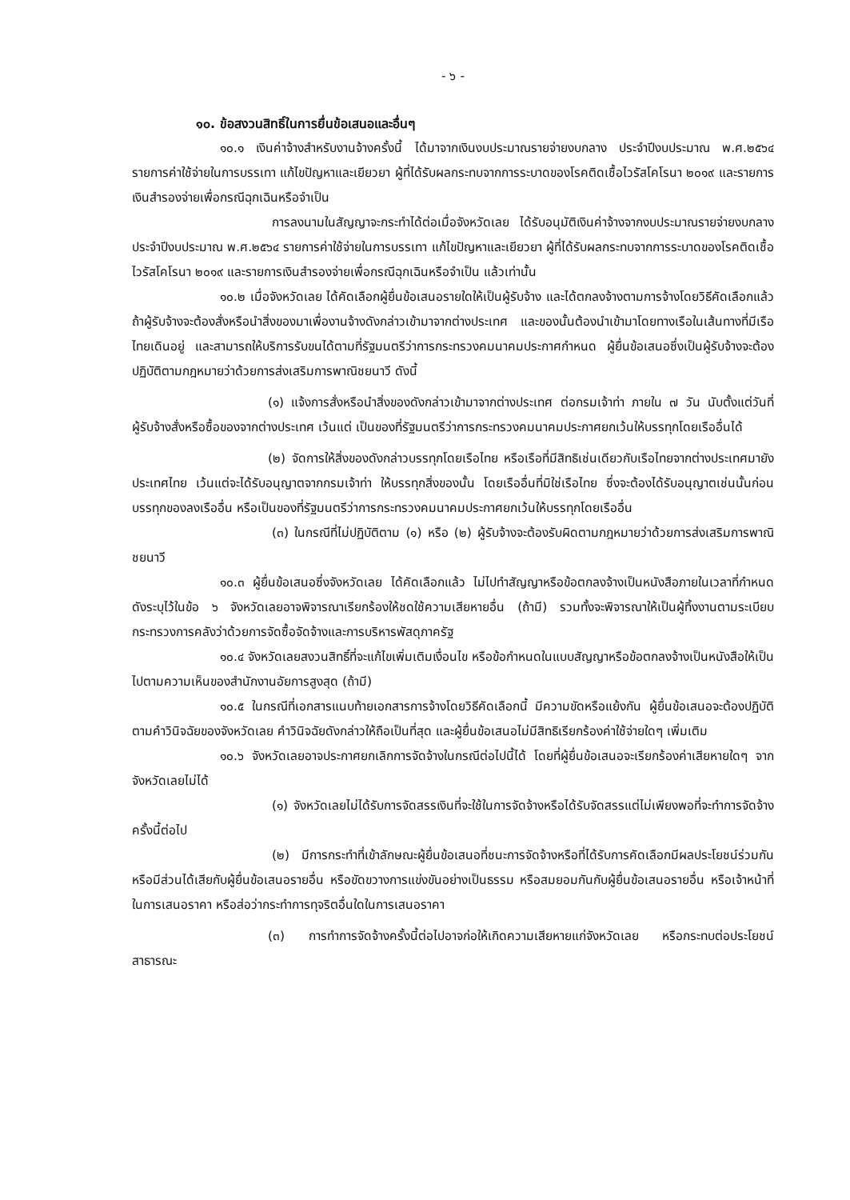- ๖ -
๑๐. ข้อสงวนสิทธิ์ในการยื่นข้อเสนอและอื่นๆ
๑๐.๑ เงินค่าจ้างสำหรับงานจ้างครั้งนี้ ได้มาจากเงินงบประมาณรายจ่ายงบกลาง ประจำปีงบประมาณ พ.ศ.๒๕๖๔ รายการค่าใช้จ่ายในการบรรเทา แก้ไขปัญหาและเยียวยา ผู้ที่ได้รับผลกระทบจากการระบาดของโรคติดเชื้อไวรัสโคโรนา ๒๐๑๙ และรายการเงินสำรองจ่ายเพื่อกรณีฉุกเฉินหรือจำเป็น
การลงนามในสัญญาจะกระทำได้ต่อเมื่อจังหวัดเลย ได้รับอนุมัติเงินค่าจ้างจากงบประมาณรายจ่ายงบกลาง ประจำปีงบประมาณ พ.ศ.๒๕๖๔ รายการค่าใช้จ่ายในการบรรเทา แก้ไขปัญหาและเยียวยา ผู้ที่ได้รับผลกระทบจากการระบาดของโรคติดเชื้อไวรัสโคโรนา ๒๐๑๙ และรายการเงินสำรองจ่ายเพื่อกรณีฉุกเฉินหรือจำเป็น แล้วเท่านั้น
๑๐.๒ เมื่อจังหวัดเลย ได้คัดเลือกผู้ยื่นข้อเสนอรายใดให้เป็นผู้รับจ้าง และได้ตกลงจ้างตามการจ้างโดยวิธีคัดเลือกแล้ว ถ้าผู้รับจ้างจะต้องสั่งหรือนำสิ่งของมาเพื่องานจ้างดังกล่าวเข้ามาจากต่างประเทศ และของนั้นต้องนำเข้ามาโดยทางเรือในเส้นทางที่มีเรือไทยเดินอยู่ และสามารถให้บริการรับขนได้ตามที่รัฐมนตรีว่าการกระทรวงคมนาคมประกาศกำหนด ผู้ยื่นข้อเสนอซึ่งเป็นผู้รับจ้างจะต้องปฏิบัติตามกฎหมายว่าด้วยการส่งเสริมการพาณิชยนาวี ดังนี้
(๑) แจ้งการสั่งหรือนำสิ่งของดังกล่าวเข้ามาจากต่างประเทศ ต่อกรมเจ้าท่า ภายใน ๗ วัน นับตั้งแต่วันที่ผู้รับจ้างสั่งหรือซื้อของจากต่างประเทศ เว้นแต่ เป็นของที่รัฐมนตรีว่าการกระทรวงคมนาคมประกาศยกเว้นให้บรรทุกโดยเรืออื่นได้
(๒) จัดการให้สิ่งของดังกล่าวบรรทุกโดยเรือไทย หรือเรือที่มีสิทธิเช่นเดียวกับเรือไทยจากต่างประเทศมายังประเทศไทย เว้นแต่จะได้รับอนุญาตจากกรมเจ้าท่า ให้บรรทุกสิ่งของนั้น โดยเรืออื่นที่มิใช่เรือไทย ซึ่งจะต้องได้รับอนุญาตเช่นนั้นก่อนบรรทุกของลงเรืออื่น หรือเป็นของที่รัฐมนตรีว่าการกระทรวงคมนาคมประกาศยกเว้นให้บรรทุกโดยเรืออื่น
(๓) ในกรณีที่ไม่ปฏิบัติตาม (๑) หรือ (๒) ผู้รับจ้างจะต้องรับผิดตามกฎหมายว่าด้วยการส่งเสริมการพาณิชยนาวี
๑๐.๓ ผู้ยื่นข้อเสนอซึ่งจังหวัดเลย ได้คัดเลือกแล้ว ไม่ไปทำสัญญาหรือข้อตกลงจ้างเป็นหนังสือภายในเวลาที่กำหนดดังระบุไว้ในข้อ ๖ จังหวัดเลยอาจพิจารณาเรียกร้องให้ชดใช้ความเสียหายอื่น (ถ้ามี) รวมทั้งจะพิจารณาให้เป็นผู้ทิ้งงานตามระเบียบกระทรวงการคลังว่าด้วยการจัดซื้อจัดจ้างและการบริหารพัสดุภาครัฐ
๑๐.๔ จังหวัดเลยสงวนสิทธิ์ที่จะแก้ไขเพิ่มเติมเงื่อนไข หรือข้อกำหนดในแบบสัญญาหรือข้อตกลงจ้างเป็นหนังสือให้เป็นไปตามความเห็นของสำนักงานอัยการสูงสุด (ถ้ามี)
๑๐.๕ ในกรณีที่เอกสารแนบท้ายเอกสารการจ้างโดยวิธีคัดเลือกนี้ มีความขัดหรือแย้งกัน ผู้ยื่นข้อเสนอจะต้องปฏิบัติตามคำวินิจฉัยของจังหวัดเลย คำวินิจฉัยดังกล่าวให้ถือเป็นที่สุด และผู้ยื่นข้อเสนอไม่มีสิทธิเรียกร้องค่าใช้จ่ายใดๆ เพิ่มเติม
๑๐.๖ จังหวัดเลยอาจประกาศยกเลิกการจัดจ้างในกรณีต่อไปนี้ได้ โดยที่ผู้ยื่นข้อเสนอจะเรียกร้องค่าเสียหายใดๆ จากจังหวัดเลยไม่ได้
(๑) จังหวัดเลยไม่ได้รับการจัดสรรเงินที่จะใช้ในการจัดจ้างหรือได้รับจัดสรรแต่ไม่เพียงพอที่จะทำการจัดจ้างครั้งนี้ต่อไป
(๒) มีการกระทำที่เข้าลักษณะผู้ยื่นข้อเสนอที่ชนะการจัดจ้างหรือที่ได้รับการคัดเลือกมีผลประโยชน์ร่วมกัน หรือมีส่วนได้เสียกับผู้ยื่นข้อเสนอรายอื่น หรือขัดขวางการแข่งขันอย่างเป็นธรรม หรือสมยอมกันกับผู้ยื่นข้อเสนอรายอื่น หรือเจ้าหน้าที่ในการเสนอราคา หรือส่อว่ากระทำการทุจริตอื่นใดในการเสนอราคา
(๓) การทำการจัดจ้างครั้งนี้ต่อไปอาจก่อให้เกิดความเสียหายแก่จังหวัดเลย หรือกระทบต่อประโยชน์สาธารณะ